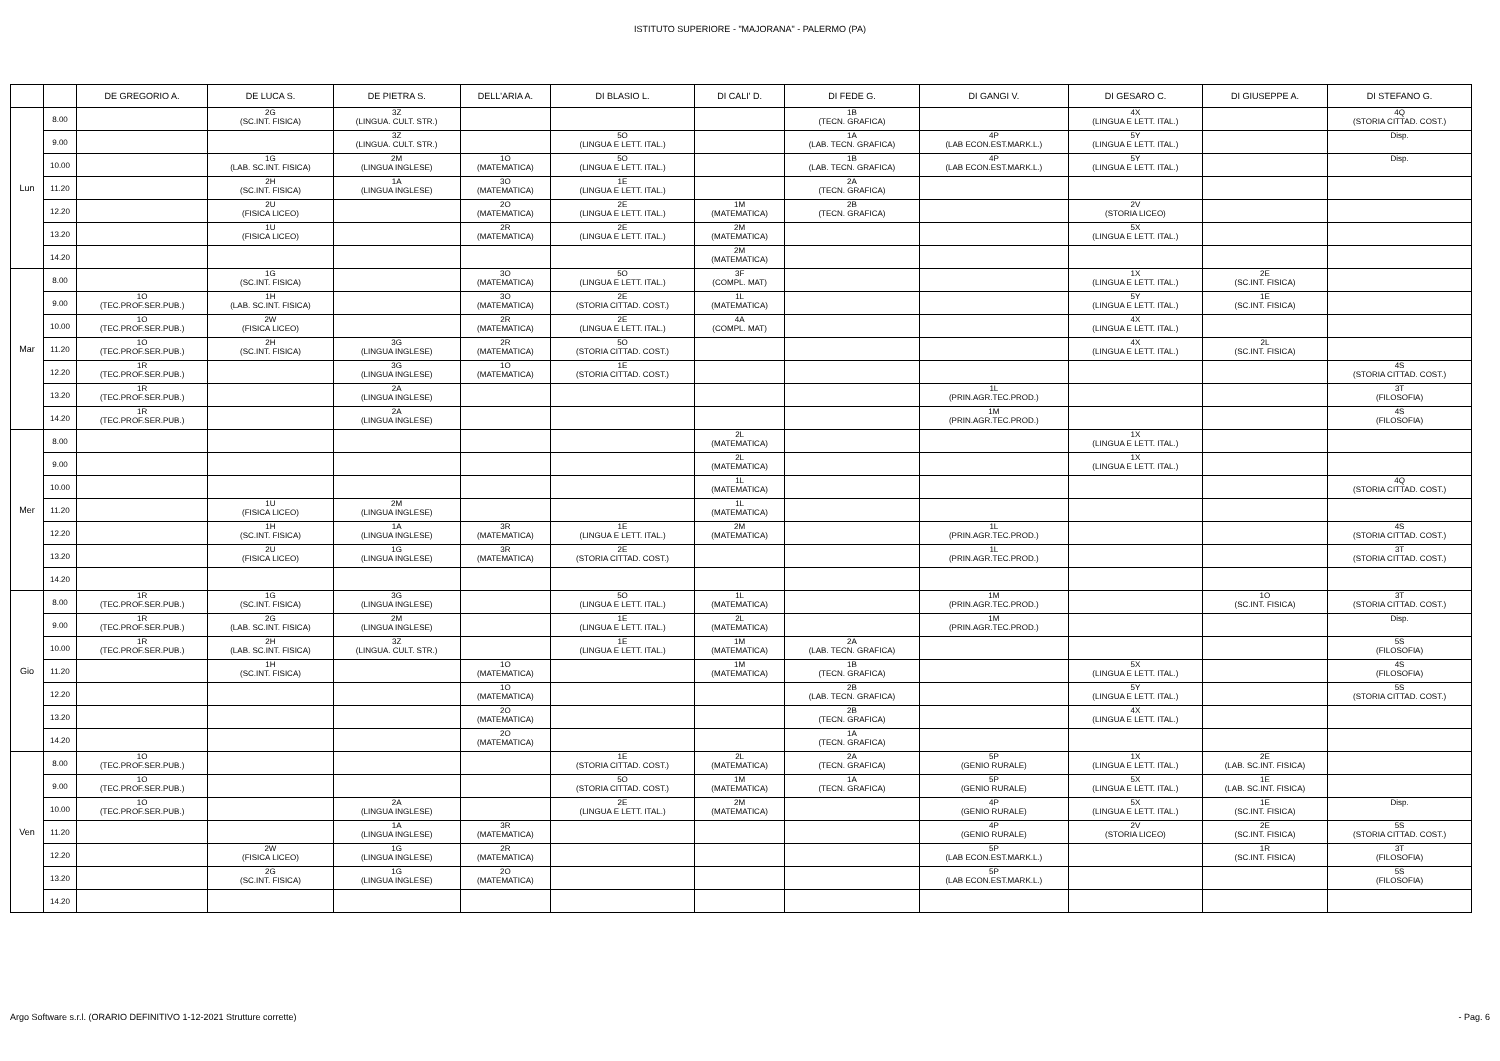ISTITUTO SUPERIORE - "MAJORANA" - PALERMO (PA)
| | | DE GREGORIO A. | DE LUCA S. | DE PIETRA S. | DELL'ARIA A. | DI BLASIO L. | DI CALI' D. | DI FEDE G. | DI GANGI V. | DI GESARO C. | DI GIUSEPPE A. | DI STEFANO G. |
| --- | --- | --- | --- | --- | --- | --- | --- | --- | --- | --- | --- | --- |
| Lun | 8.00 | | 2G (SC.INT. FISICA) | 3Z (LINGUA. CULT. STR.) | | | | 1B (TECN. GRAFICA) | | 4X (LINGUA E LETT. ITAL.) | | 4Q (STORIA CITTAD. COST.) |
| | 9.00 | | | 3Z (LINGUA. CULT. STR.) | | 5O (LINGUA E LETT. ITAL.) | | 1A (LAB. TECN. GRAFICA) | 4P (LAB ECON.EST.MARK.L.) | 5Y (LINGUA E LETT. ITAL.) | | Disp. |
| | 10.00 | | 1G (LAB. SC.INT. FISICA) | 2M (LINGUA INGLESE) | 1O (MATEMATICA) | 5O (LINGUA E LETT. ITAL.) | | 1B (LAB. TECN. GRAFICA) | 4P (LAB ECON.EST.MARK.L.) | 5Y (LINGUA E LETT. ITAL.) | | Disp. |
| | 11.20 | | 2H (SC.INT. FISICA) | 1A (LINGUA INGLESE) | 3O (MATEMATICA) | 1E (LINGUA E LETT. ITAL.) | | 2A (TECN. GRAFICA) | | | | |
| | 12.20 | | 2U (FISICA LICEO) | | 2O (MATEMATICA) | 2E (LINGUA E LETT. ITAL.) | 1M (MATEMATICA) | 2B (TECN. GRAFICA) | | 2V (STORIA LICEO) | | |
| | 13.20 | | 1U (FISICA LICEO) | | 2R (MATEMATICA) | 2E (LINGUA E LETT. ITAL.) | 2M (MATEMATICA) | | | 5X (LINGUA E LETT. ITAL.) | | |
| | 14.20 | | | | | | 2M (MATEMATICA) | | | | | |
| Mar | 8.00 | | 1G (SC.INT. FISICA) | | 3O (MATEMATICA) | 5O (LINGUA E LETT. ITAL.) | 3F (COMPL. MAT) | | | 1X (LINGUA E LETT. ITAL.) | 2E (SC.INT. FISICA) | |
| | 9.00 | 1O (TEC.PROF.SER.PUB.) | 1H (LAB. SC.INT. FISICA) | | 3O (MATEMATICA) | 2E (STORIA CITTAD. COST.) | 1L (MATEMATICA) | | | 5Y (LINGUA E LETT. ITAL.) | 1E (SC.INT. FISICA) | |
| | 10.00 | 1O (TEC.PROF.SER.PUB.) | 2W (FISICA LICEO) | | 2R (MATEMATICA) | 2E (LINGUA E LETT. ITAL.) | 4A (COMPL. MAT) | | | 4X (LINGUA E LETT. ITAL.) | | |
| | 11.20 | 1O (TEC.PROF.SER.PUB.) | 2H (SC.INT. FISICA) | 3G (LINGUA INGLESE) | 2R (MATEMATICA) | 5O (STORIA CITTAD. COST.) | | | | 4X (LINGUA E LETT. ITAL.) | 2L (SC.INT. FISICA) | |
| | 12.20 | 1R (TEC.PROF.SER.PUB.) | | 3G (LINGUA INGLESE) | 1O (MATEMATICA) | 1E (STORIA CITTAD. COST.) | | | | | | 4S (STORIA CITTAD. COST.) |
| | 13.20 | 1R (TEC.PROF.SER.PUB.) | | 2A (LINGUA INGLESE) | | | | | 1L (PRIN.AGR.TEC.PROD.) | | | 3T (FILOSOFIA) |
| | 14.20 | 1R (TEC.PROF.SER.PUB.) | | 2A (LINGUA INGLESE) | | | | | 1M (PRIN.AGR.TEC.PROD.) | | | 4S (FILOSOFIA) |
| Mer | 8.00 | | | | | | 2L (MATEMATICA) | | | 1X (LINGUA E LETT. ITAL.) | | |
| | 9.00 | | | | | | 2L (MATEMATICA) | | | 1X (LINGUA E LETT. ITAL.) | | |
| | 10.00 | | | | | | 1L (MATEMATICA) | | | | | 4Q (STORIA CITTAD. COST.) |
| | 11.20 | | 1U (FISICA LICEO) | 2M (LINGUA INGLESE) | | | 1L (MATEMATICA) | | | | | |
| | 12.20 | | 1H (SC.INT. FISICA) | 1A (LINGUA INGLESE) | 3R (MATEMATICA) | 1E (LINGUA E LETT. ITAL.) | 2M (MATEMATICA) | | 1L (PRIN.AGR.TEC.PROD.) | | | 4S (STORIA CITTAD. COST.) |
| | 13.20 | | 2U (FISICA LICEO) | 1G (LINGUA INGLESE) | 3R (MATEMATICA) | 2E (STORIA CITTAD. COST.) | | | 1L (PRIN.AGR.TEC.PROD.) | | | 3T (STORIA CITTAD. COST.) |
| | 14.20 | | | | | | | | | | | |
| Gio | 8.00 | 1R (TEC.PROF.SER.PUB.) | 1G (SC.INT. FISICA) | 3G (LINGUA INGLESE) | | 5O (LINGUA E LETT. ITAL.) | 1L (MATEMATICA) | | 1M (PRIN.AGR.TEC.PROD.) | | 1O (SC.INT. FISICA) | 3T (STORIA CITTAD. COST.) |
| | 9.00 | 1R (TEC.PROF.SER.PUB.) | 2G (LAB. SC.INT. FISICA) | 2M (LINGUA INGLESE) | | 1E (LINGUA E LETT. ITAL.) | 2L (MATEMATICA) | | 1M (PRIN.AGR.TEC.PROD.) | | | Disp. |
| | 10.00 | 1R (TEC.PROF.SER.PUB.) | 2H (LAB. SC.INT. FISICA) | 3Z (LINGUA. CULT. STR.) | | 1E (LINGUA E LETT. ITAL.) | 1M (MATEMATICA) | 2A (LAB. TECN. GRAFICA) | | | | 5S (FILOSOFIA) |
| | 11.20 | | 1H (SC.INT. FISICA) | | 1O (MATEMATICA) | | 1M (MATEMATICA) | 1B (TECN. GRAFICA) | | 5X (LINGUA E LETT. ITAL.) | | 4S (FILOSOFIA) |
| | 12.20 | | | | 1O (MATEMATICA) | | | 2B (LAB. TECN. GRAFICA) | | 5Y (LINGUA E LETT. ITAL.) | | 5S (STORIA CITTAD. COST.) |
| | 13.20 | | | | 2O (MATEMATICA) | | | 2B (TECN. GRAFICA) | | 4X (LINGUA E LETT. ITAL.) | | |
| | 14.20 | | | | 2O (MATEMATICA) | | | 1A (TECN. GRAFICA) | | | | |
| Ven | 8.00 | 1O (TEC.PROF.SER.PUB.) | | | | 1E (STORIA CITTAD. COST.) | 2L (MATEMATICA) | 2A (TECN. GRAFICA) | 5P (GENIO RURALE) | 1X (LINGUA E LETT. ITAL.) | 2E (LAB. SC.INT. FISICA) | |
| | 9.00 | 1O (TEC.PROF.SER.PUB.) | | | | 5O (STORIA CITTAD. COST.) | 1M (MATEMATICA) | 1A (TECN. GRAFICA) | 5P (GENIO RURALE) | 5X (LINGUA E LETT. ITAL.) | 1E (LAB. SC.INT. FISICA) | |
| | 10.00 | 1O (TEC.PROF.SER.PUB.) | | 2A (LINGUA INGLESE) | | 2E (LINGUA E LETT. ITAL.) | 2M (MATEMATICA) | | 4P (GENIO RURALE) | 5X (LINGUA E LETT. ITAL.) | 1E (SC.INT. FISICA) | Disp. |
| | 11.20 | | | 1A (LINGUA INGLESE) | 3R (MATEMATICA) | | | | 4P (GENIO RURALE) | 2V (STORIA LICEO) | 2E (SC.INT. FISICA) | 5S (STORIA CITTAD. COST.) |
| | 12.20 | | 2W (FISICA LICEO) | 1G (LINGUA INGLESE) | 2R (MATEMATICA) | | | | 5P (LAB ECON.EST.MARK.L.) | | 1R (SC.INT. FISICA) | 3T (FILOSOFIA) |
| | 13.20 | | 2G (SC.INT. FISICA) | 1G (LINGUA INGLESE) | 2O (MATEMATICA) | | | | 5P (LAB ECON.EST.MARK.L.) | | | 5S (FILOSOFIA) |
| | 14.20 | | | | | | | | | | | |
Argo Software s.r.l. (ORARIO DEFINITIVO 1-12-2021 Strutture corrette) - Pag. 6